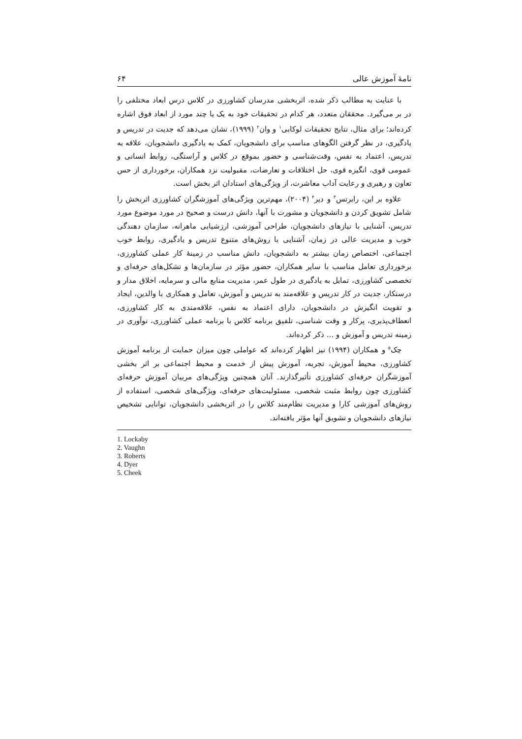نامهٔ آموزش عالی ۶۴
با عنایت به مطالب ذکر شده، اثربخشی مدرسان کشاورزی در کلاس درس ابعاد مختلفی را در بر می‌گیرد. محققان متعدد، هر کدام در تحقیقات خود به یک یا چند مورد از ابعاد فوق اشاره کرده‌اند؛ برای مثال، نتایج تحقیقات لوکابی<sup>۱</sup> و وان<sup>۲</sup> (۱۹۹۹)، نشان می‌دهد که جدیت در تدریس و یادگیری، در نظر گرفتن الگوهای مناسب برای دانشجویان، کمک به یادگیری دانشجویان، علاقه به تدریس، اعتماد به نفس، وقت‌شناسی و حضور بموقع در کلاس و آراستگی، روابط انسانی و عمومی قوی، انگیزه قوی، حل اختلافات و تعارضات، مقبولیت نزد همکاران، برخورداری از حس تعاون و رهبری و رعایت آداب معاشرت، از ویژگی‌های استادان اثر بخش است.
علاوه بر این، رابرتس<sup>۳</sup> و دیر<sup>۴</sup> (۲۰۰۴)، مهم‌ترین ویژگی‌های آموزشگران کشاورزی اثربخش را شامل تشویق کردن و دانشجویان و مشورت با آنها، دانش درست و صحیح در مورد موضوع مورد تدریس، آشنایی با نیازهای دانشجویان، طراحی آموزشی، ارزشیابی ماهرانه، سازمان دهندگی خوب و مدیریت عالی در زمان، آشنایی با روش‌های متنوع تدریس و یادگیری، روابط خوب اجتماعی، اختصاص زمان بیشتر به دانشجویان، دانش مناسب در زمینهٔ کار عملی کشاورزی، برخورداری تعامل مناسب با سایر همکاران، حضور مؤثر در سازمان‌ها و تشکل‌های حرفه‌ای و تخصصی کشاورزی، تمایل به یادگیری در طول عمر، مدیریت منابع مالی و سرمایه، اخلاق مدار و درستکار، جدیت در کار تدریس و علاقه‌مند به تدریس و آموزش، تعامل و همکاری با والدین، ایجاد و تقویت انگیزش در دانشجویان، دارای اعتماد به نفس، علاقه‌مندی به کار کشاورزی، انعطاف‌پذیری، پرکار و وقت شناسی، تلفیق برنامه کلاس با برنامه عملی کشاورزی، نوآوری در زمینه تدریس و آموزش و ... ذکر کرده‌اند.
چک<sup>۵</sup> و همکاران (۱۹۹۴) نیز اظهار کرده‌اند که عواملی چون میزان حمایت از برنامه آموزش کشاورزی، محیط آموزش، تجربه، آموزش پیش از خدمت و محیط اجتماعی بر اثر بخشی آموزشگران حرفه‌ای کشاورزی تأثیرگذارند. آنان همچنین ویژگی‌های مربیان آموزش حرفه‌ای کشاورزی چون روابط مثبت شخصی، مسئولیت‌های حرفه‌ای، ویژگی‌های شخصی، استفاده از روش‌های آموزشی کارا و مدیریت نظام‌مند کلاس را در اثربخشی دانشجویان، توانایی تشخیص نیازهای دانشجویان و تشویق آنها مؤثر یافته‌اند.
1. Lockaby
2. Vaughn
3. Roberts
4. Dyer
5. Cheek